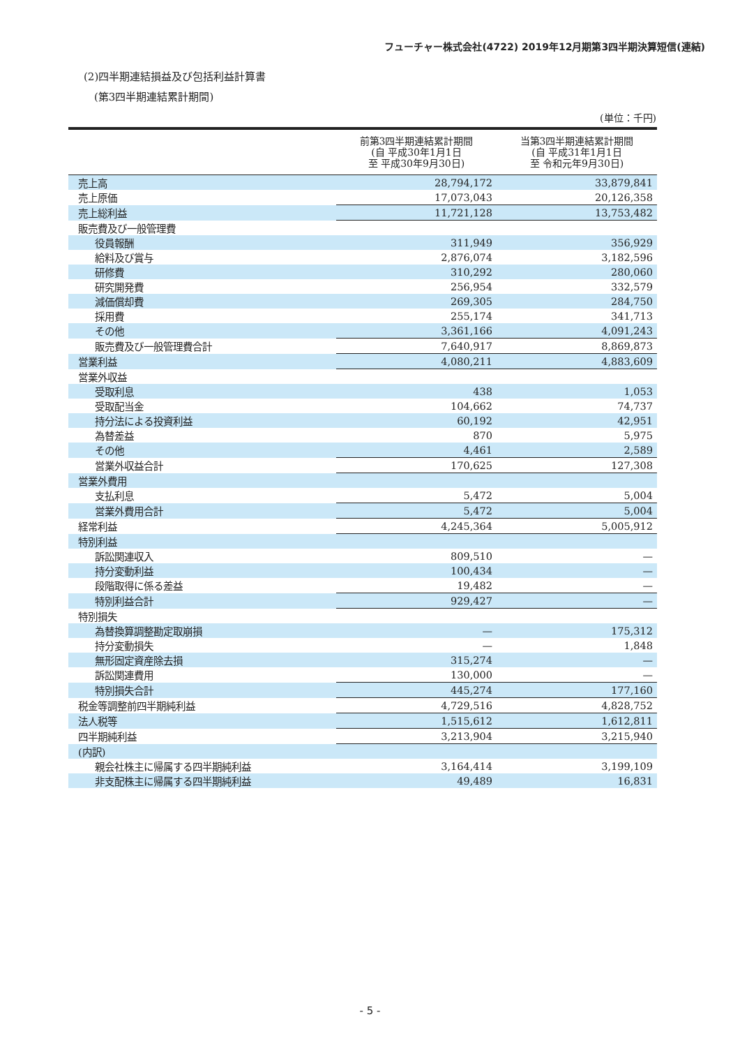フューチャー株式会社(4722) 2019年12月期第3四半期決算短信(連結)
(2)四半期連結損益及び包括利益計算書
(第3四半期連結累計期間)
(単位：千円)
| | 前第3四半期連結累計期間 (自 平成30年1月1日 至 平成30年9月30日) | 当第3四半期連結累計期間 (自 平成31年1月1日 至 令和元年9月30日) |
| --- | --- | --- |
| 売上高 | 28,794,172 | 33,879,841 |
| 売上原価 | 17,073,043 | 20,126,358 |
| 売上総利益 | 11,721,128 | 13,753,482 |
| 販売費及び一般管理費 | | |
| 役員報酬 | 311,949 | 356,929 |
| 給料及び賞与 | 2,876,074 | 3,182,596 |
| 研修費 | 310,292 | 280,060 |
| 研究開発費 | 256,954 | 332,579 |
| 減価償却費 | 269,305 | 284,750 |
| 採用費 | 255,174 | 341,713 |
| その他 | 3,361,166 | 4,091,243 |
| 販売費及び一般管理費合計 | 7,640,917 | 8,869,873 |
| 営業利益 | 4,080,211 | 4,883,609 |
| 営業外収益 | | |
| 受取利息 | 438 | 1,053 |
| 受取配当金 | 104,662 | 74,737 |
| 持分法による投資利益 | 60,192 | 42,951 |
| 為替差益 | 870 | 5,975 |
| その他 | 4,461 | 2,589 |
| 営業外収益合計 | 170,625 | 127,308 |
| 営業外費用 | | |
| 支払利息 | 5,472 | 5,004 |
| 営業外費用合計 | 5,472 | 5,004 |
| 経常利益 | 4,245,364 | 5,005,912 |
| 特別利益 | | |
| 訴訟関連収入 | 809,510 | — |
| 持分変動利益 | 100,434 | — |
| 段階取得に係る差益 | 19,482 | — |
| 特別利益合計 | 929,427 | — |
| 特別損失 | | |
| 為替換算調整勘定取崩損 | — | 175,312 |
| 持分変動損失 | — | 1,848 |
| 無形固定資産除去損 | 315,274 | — |
| 訴訟関連費用 | 130,000 | — |
| 特別損失合計 | 445,274 | 177,160 |
| 税金等調整前四半期純利益 | 4,729,516 | 4,828,752 |
| 法人税等 | 1,515,612 | 1,612,811 |
| 四半期純利益 | 3,213,904 | 3,215,940 |
| (内訳) | | |
| 親会社株主に帰属する四半期純利益 | 3,164,414 | 3,199,109 |
| 非支配株主に帰属する四半期純利益 | 49,489 | 16,831 |
- 5 -